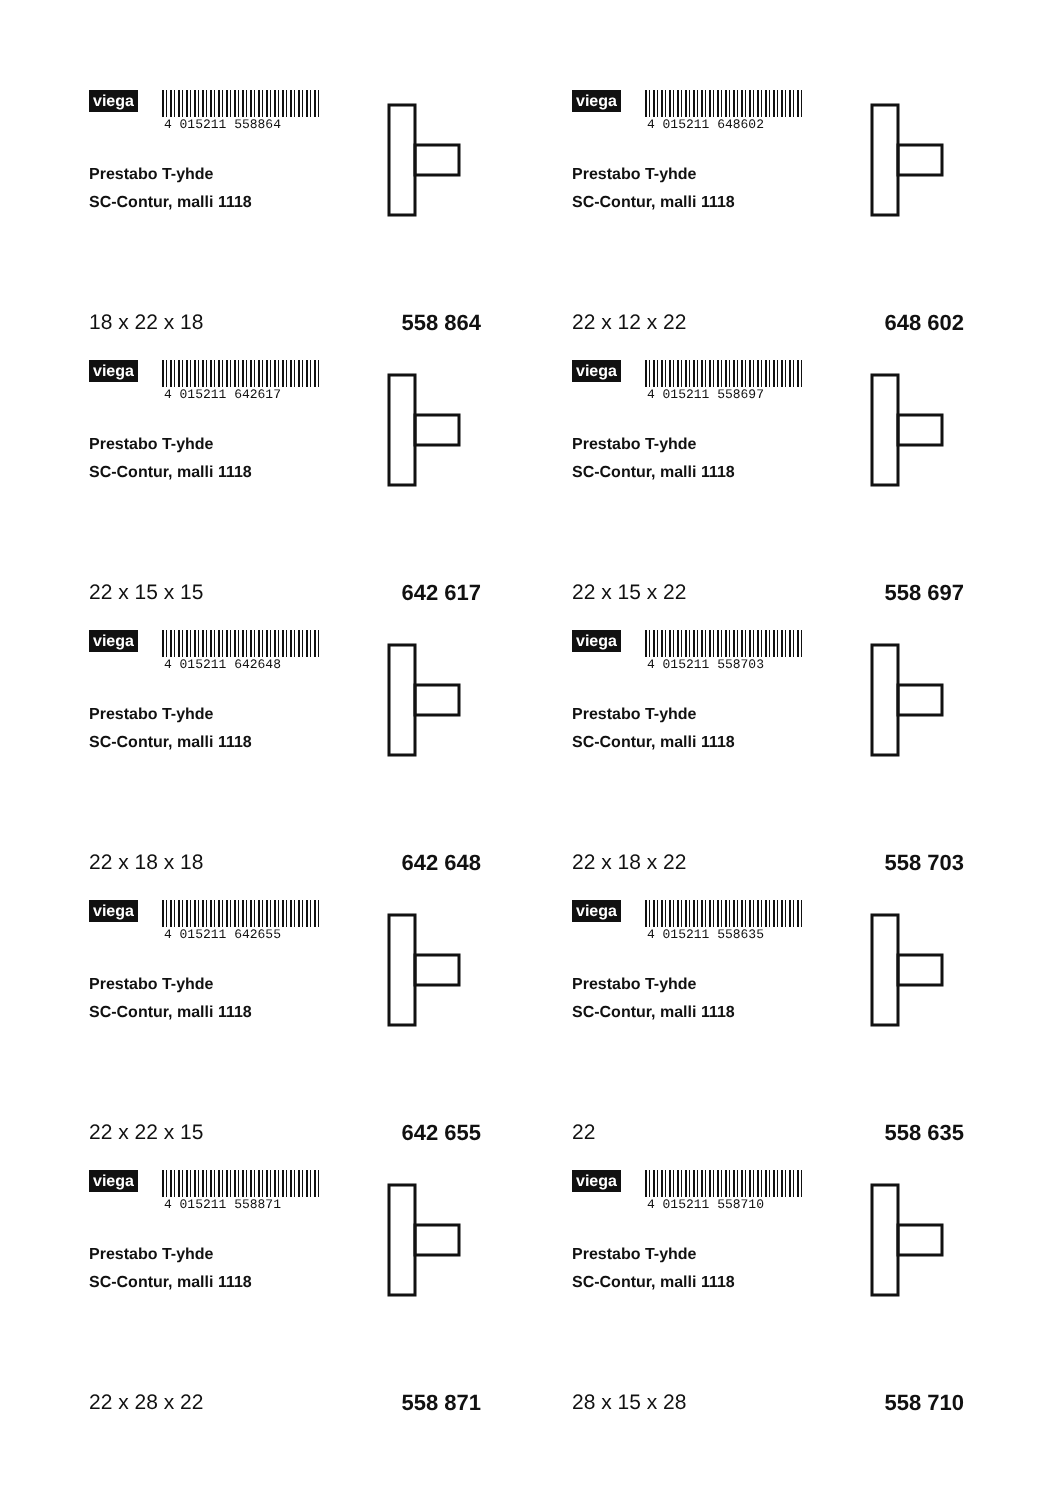viega
4 015211 558864
Prestabo T-yhde
SC-Contur, malli 1118
18 x 22 x 18 558 864
viega
4 015211 648602
Prestabo T-yhde
SC-Contur, malli 1118
22 x 12 x 22 648 602
viega
4 015211 642617
Prestabo T-yhde
SC-Contur, malli 1118
22 x 15 x 15 642 617
viega
4 015211 558697
Prestabo T-yhde
SC-Contur, malli 1118
22 x 15 x 22 558 697
viega
4 015211 642648
Prestabo T-yhde
SC-Contur, malli 1118
22 x 18 x 18 642 648
viega
4 015211 558703
Prestabo T-yhde
SC-Contur, malli 1118
22 x 18 x 22 558 703
viega
4 015211 642655
Prestabo T-yhde
SC-Contur, malli 1118
22 x 22 x 15 642 655
viega
4 015211 558635
Prestabo T-yhde
SC-Contur, malli 1118
22 558 635
viega
4 015211 558871
Prestabo T-yhde
SC-Contur, malli 1118
22 x 28 x 22 558 871
viega
4 015211 558710
Prestabo T-yhde
SC-Contur, malli 1118
28 x 15 x 28 558 710